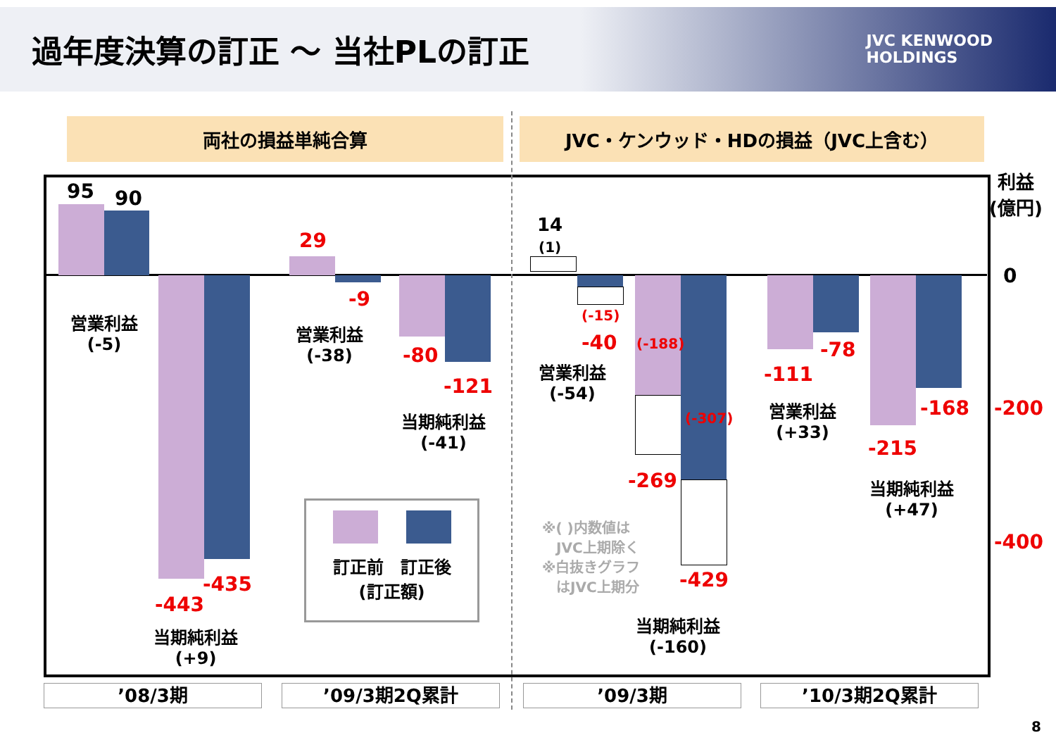過年度決算の訂正 ～ 当社PLの訂正
JVC KENWOOD
HOLDINGS
両社の損益単純合算 JVC・ケンウッド・HDの損益（JVC上含む）
95 90
営業利益
(-5)
-443
-435
当期純利益
(+9)
29
-9
営業利益
(-38)
-80
-121
当期純利益
(-41)
訂正前　訂正後
(訂正額)
14
(1)
(-15)
-40
営業利益
(-54)
(-188)
(-307)
-269
-429
※( )内数値は
　JVC上期除く
※白抜きグラフ
　はJVC上期分
当期純利益
(-160)
-111
-78
営業利益
(+33)
-215
-168
当期純利益
(+47)
利益
(億円)
0
-200
-400
’08/3期 ’09/3期2Q累計 ’09/3期 ’10/3期2Q累計
8